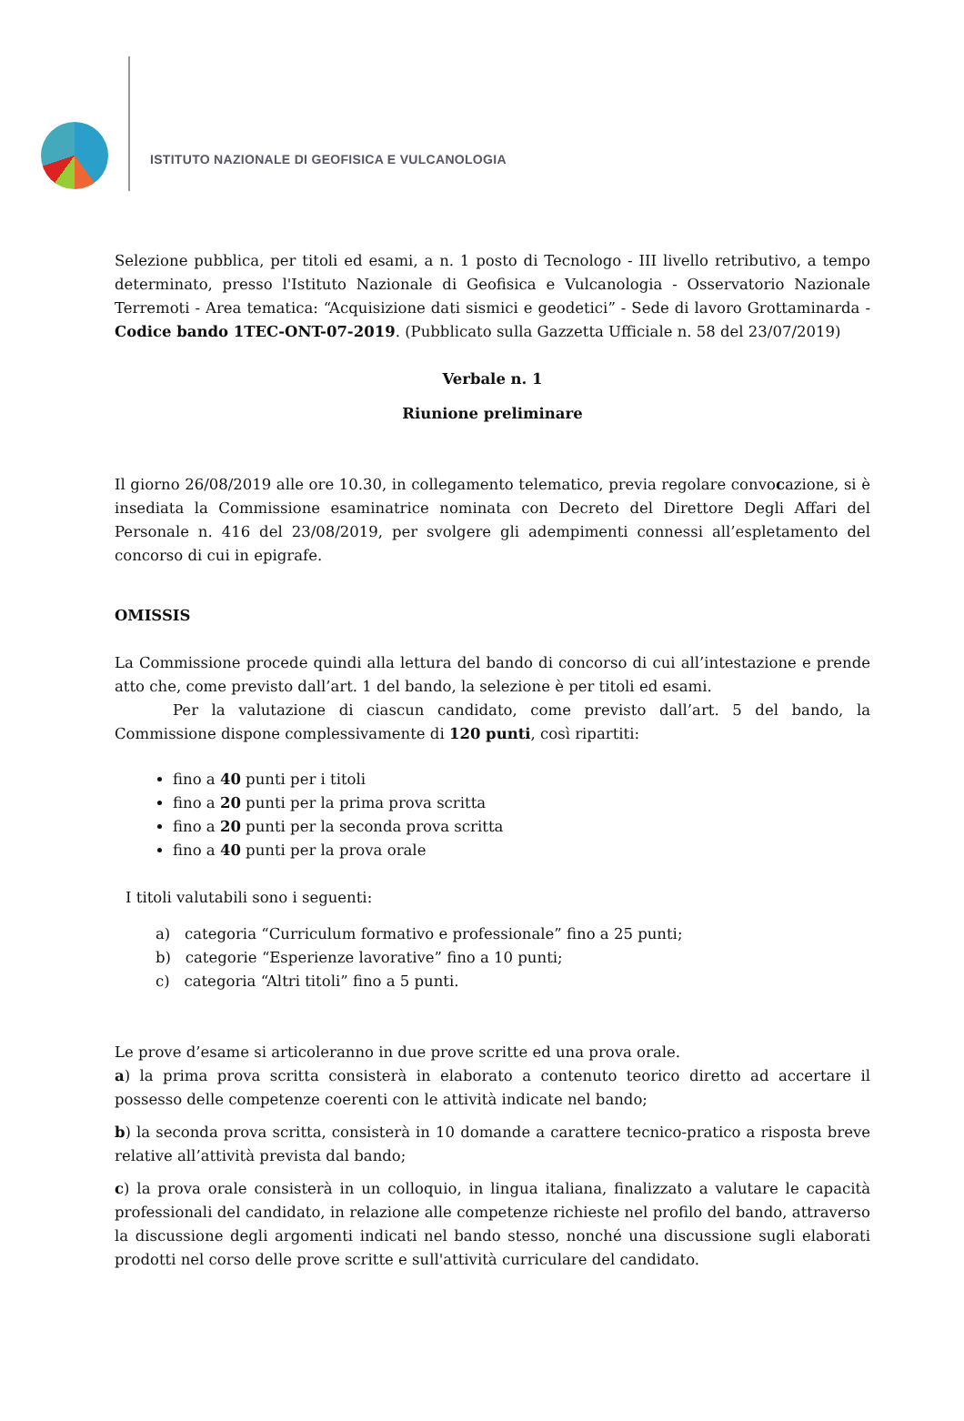ISTITUTO NAZIONALE DI GEOFISICA E VULCANOLOGIA
Selezione pubblica, per titoli ed esami, a n. 1 posto di Tecnologo - III livello retributivo, a tempo determinato, presso l'Istituto Nazionale di Geofisica e Vulcanologia - Osservatorio Nazionale Terremoti - Area tematica: “Acquisizione dati sismici e geodetici” - Sede di lavoro Grottaminarda - Codice bando 1TEC-ONT-07-2019. (Pubblicato sulla Gazzetta Ufficiale n. 58 del 23/07/2019)
Verbale n. 1
Riunione preliminare
Il giorno 26/08/2019 alle ore 10.30, in collegamento telematico, previa regolare convocazione, si è insediata la Commissione esaminatrice nominata con Decreto del Direttore Degli Affari del Personale n. 416 del 23/08/2019, per svolgere gli adempimenti connessi all’espletamento del concorso di cui in epigrafe.
OMISSIS
La Commissione procede quindi alla lettura del bando di concorso di cui all’intestazione e prende atto che, come previsto dall’art. 1 del bando, la selezione è per titoli ed esami.
Per la valutazione di ciascun candidato, come previsto dall’art. 5 del bando, la Commissione dispone complessivamente di 120 punti, così ripartiti:
fino a 40 punti per i titoli
fino a 20 punti per la prima prova scritta
fino a 20 punti per la seconda prova scritta
fino a 40 punti per la prova orale
I titoli valutabili sono i seguenti:
a) categoria “Curriculum formativo e professionale” fino a 25 punti;
b) categorie “Esperienze lavorative” fino a 10 punti;
c) categoria “Altri titoli” fino a 5 punti.
Le prove d’esame si articoleranno in due prove scritte ed una prova orale.
a) la prima prova scritta consisterà in elaborato a contenuto teorico diretto ad accertare il possesso delle competenze coerenti con le attività indicate nel bando;
b) la seconda prova scritta, consisterà in 10 domande a carattere tecnico-pratico a risposta breve relative all’attività prevista dal bando;
c) la prova orale consisterà in un colloquio, in lingua italiana, finalizzato a valutare le capacità professionali del candidato, in relazione alle competenze richieste nel profilo del bando, attraverso la discussione degli argomenti indicati nel bando stesso, nonché una discussione sugli elaborati prodotti nel corso delle prove scritte e sull'attività curriculare del candidato.